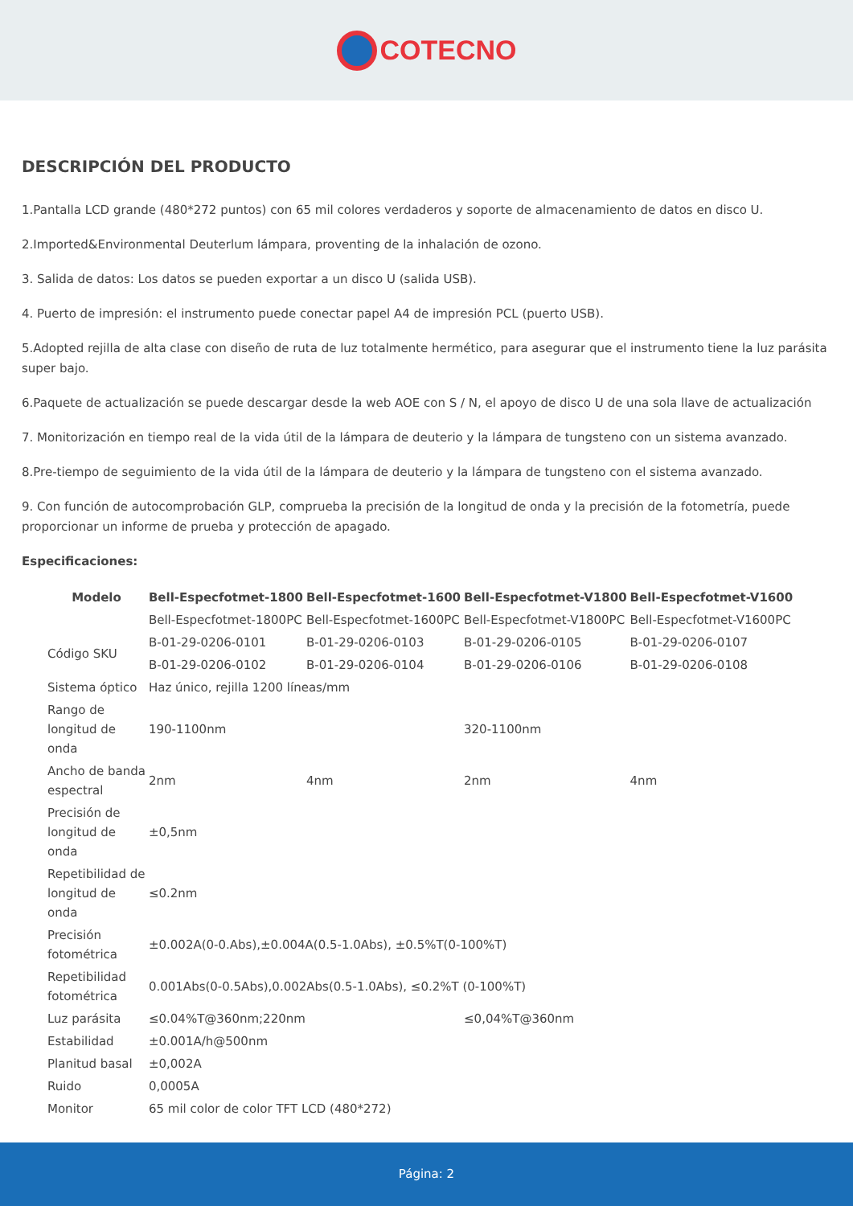COTECNO
DESCRIPCIÓN DEL PRODUCTO
1.Pantalla LCD grande (480*272 puntos) con 65 mil colores verdaderos y soporte de almacenamiento de datos en disco U.
2.Imported&Environmental Deuterlum lámpara, proventing de la inhalación de ozono.
3. Salida de datos: Los datos se pueden exportar a un disco U (salida USB).
4. Puerto de impresión: el instrumento puede conectar papel A4 de impresión PCL (puerto USB).
5.Adopted rejilla de alta clase con diseño de ruta de luz totalmente hermético, para asegurar que el instrumento tiene la luz parásita super bajo.
6.Paquete de actualización se puede descargar desde la web AOE con S / N, el apoyo de disco U de una sola llave de actualización
7. Monitorización en tiempo real de la vida útil de la lámpara de deuterio y la lámpara de tungsteno con un sistema avanzado.
8.Pre-tiempo de seguimiento de la vida útil de la lámpara de deuterio y la lámpara de tungsteno con el sistema avanzado.
9. Con función de autocomprobación GLP, comprueba la precisión de la longitud de onda y la precisión de la fotometría, puede proporcionar un informe de prueba y protección de apagado.
Especificaciones:
| Modelo | Bell-Especfotmet-1800 | Bell-Especfotmet-1600 | Bell-Especfotmet-V1800 | Bell-Especfotmet-V1600 |
| --- | --- | --- | --- | --- |
| | Bell-Especfotmet-1800PC | Bell-Especfotmet-1600PC | Bell-Especfotmet-V1800PC | Bell-Especfotmet-V1600PC |
| Código SKU | B-01-29-0206-0101 | B-01-29-0206-0103 | B-01-29-0206-0105 | B-01-29-0206-0107 |
| | B-01-29-0206-0102 | B-01-29-0206-0104 | B-01-29-0206-0106 | B-01-29-0206-0108 |
| Sistema óptico | Haz único, rejilla 1200 líneas/mm | | | |
| Rango de longitud de onda | 190-1100nm | | 320-1100nm | |
| Ancho de banda espectral | 2nm | 4nm | 2nm | 4nm |
| Precisión de longitud de onda | ±0,5nm | | | |
| Repetibilidad de longitud de onda | ≤0.2nm | | | |
| Precisión fotométrica | ±0.002A(0-0.Abs),±0.004A(0.5-1.0Abs), ±0.5%T(0-100%T) | | | |
| Repetibilidad fotométrica | 0.001Abs(0-0.5Abs),0.002Abs(0.5-1.0Abs), ≤0.2%T (0-100%T) | | | |
| Luz parásita | ≤0.04%T@360nm;220nm | | ≤0,04%T@360nm | |
| Estabilidad | ±0.001A/h@500nm | | | |
| Planitud basal | ±0,002A | | | |
| Ruido | 0,0005A | | | |
| Monitor | 65 mil color de color TFT LCD (480*272) | | | |
Página: 2